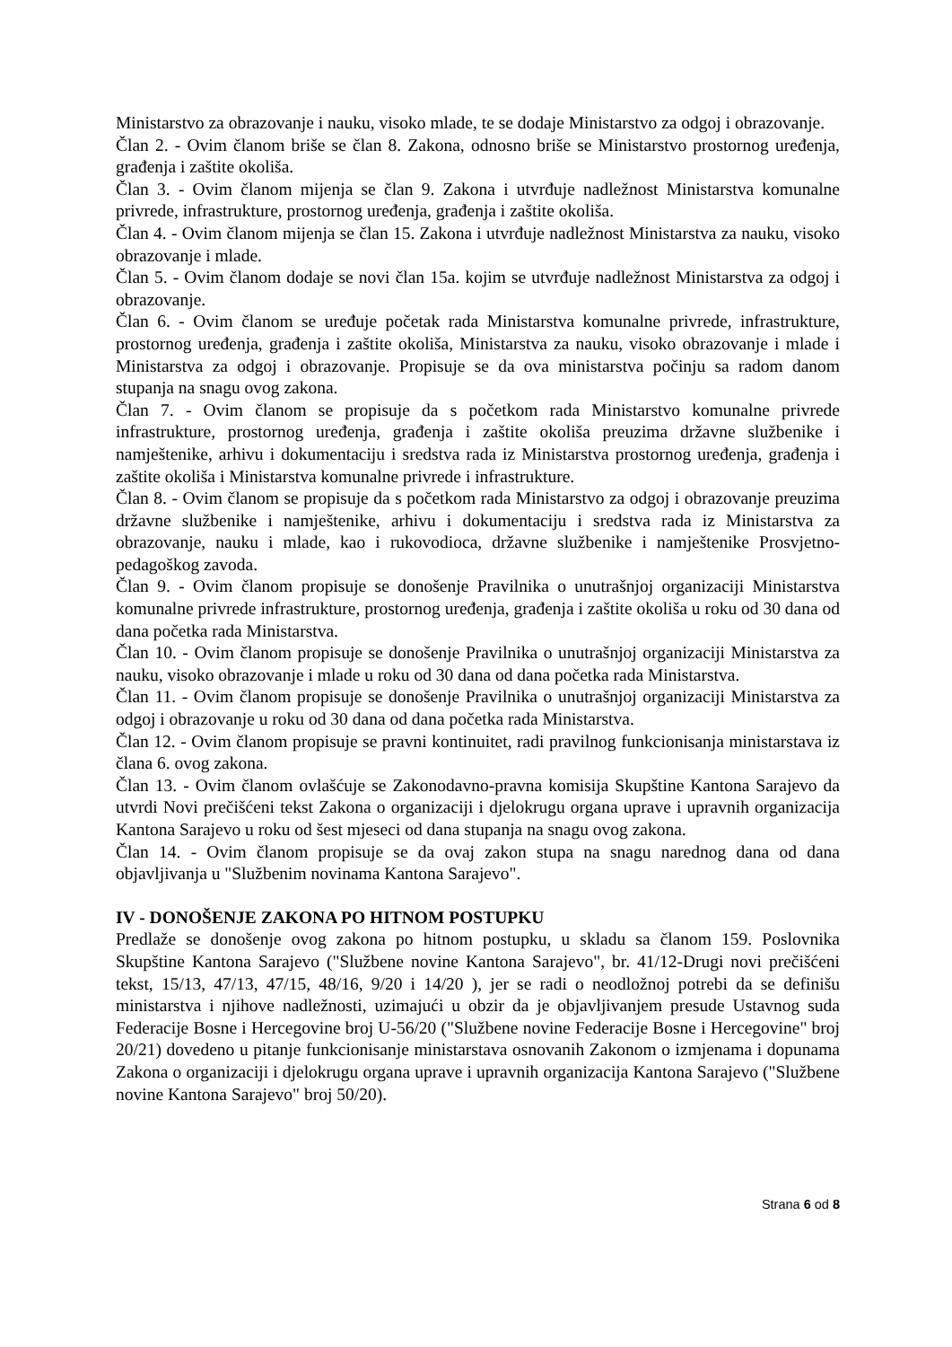Ministarstvo za obrazovanje i nauku, visoko mlade, te se dodaje Ministarstvo za odgoj i obrazovanje.
Član 2. - Ovim članom briše se član 8. Zakona, odnosno briše se Ministarstvo prostornog uređenja, građenja i zaštite okoliša.
Član 3. - Ovim članom mijenja se član 9. Zakona i utvrđuje nadležnost Ministarstva komunalne privrede, infrastrukture, prostornog uređenja, građenja i zaštite okoliša.
Član 4. - Ovim članom mijenja se član 15. Zakona i utvrđuje nadležnost Ministarstva za nauku, visoko obrazovanje i mlade.
Član 5. - Ovim članom dodaje se novi član 15a. kojim se utvrđuje nadležnost Ministarstva za odgoj i obrazovanje.
Član 6. - Ovim članom se uređuje početak rada Ministarstva komunalne privrede, infrastrukture, prostornog uređenja, građenja i zaštite okoliša, Ministarstva za nauku, visoko obrazovanje i mlade i Ministarstva za odgoj i obrazovanje. Propisuje se da ova ministarstva počinju sa radom danom stupanja na snagu ovog zakona.
Član 7. - Ovim članom se propisuje da s početkom rada Ministarstvo komunalne privrede infrastrukture, prostornog uređenja, građenja i zaštite okoliša preuzima državne službenike i namještenike, arhivu i dokumentaciju i sredstva rada iz Ministarstva prostornog uređenja, građenja i zaštite okoliša i Ministarstva komunalne privrede i infrastrukture.
Član 8. - Ovim članom se propisuje da s početkom rada Ministarstvo za odgoj i obrazovanje preuzima državne službenike i namještenike, arhivu i dokumentaciju i sredstva rada iz Ministarstva za obrazovanje, nauku i mlade, kao i rukovodioca, državne službenike i namještenike Prosvjetno- pedagoškog zavoda.
Član 9. - Ovim članom propisuje se donošenje Pravilnika o unutrašnjoj organizaciji Ministarstva komunalne privrede infrastrukture, prostornog uređenja, građenja i zaštite okoliša u roku od 30 dana od dana početka rada Ministarstva.
Član 10. - Ovim članom propisuje se donošenje Pravilnika o unutrašnjoj organizaciji Ministarstva za nauku, visoko obrazovanje i mlade u roku od 30 dana od dana početka rada Ministarstva.
Član 11. - Ovim članom propisuje se donošenje Pravilnika o unutrašnjoj organizaciji Ministarstva za odgoj i obrazovanje u roku od 30 dana od dana početka rada Ministarstva.
Član 12. - Ovim članom propisuje se pravni kontinuitet, radi pravilnog funkcionisanja ministarstava iz člana 6. ovog zakona.
Član 13. - Ovim članom ovlašćuje se Zakonodavno-pravna komisija Skupštine Kantona Sarajevo da utvrdi Novi prečišćeni tekst Zakona o organizaciji i djelokrugu organa uprave i upravnih organizacija Kantona Sarajevo u roku od šest mjeseci od dana stupanja na snagu ovog zakona.
Član 14. - Ovim članom propisuje se da ovaj zakon stupa na snagu narednog dana od dana objavljivanja u "Službenim novinama Kantona Sarajevo".
IV - DONOŠENJE ZAKONA PO HITNOM POSTUPKU
Predlaže se donošenje ovog zakona po hitnom postupku, u skladu sa članom 159. Poslovnika Skupštine Kantona Sarajevo ("Službene novine Kantona Sarajevo", br. 41/12-Drugi novi prečišćeni tekst, 15/13, 47/13, 47/15, 48/16, 9/20 i 14/20 ), jer se radi o neodložnoj potrebi da se definišu ministarstva i njihove nadležnosti, uzimajući u obzir da je objavljivanjem presude Ustavnog suda Federacije Bosne i Hercegovine broj U-56/20 ("Službene novine Federacije Bosne i Hercegovine" broj 20/21) dovedeno u pitanje funkcionisanje ministarstava osnovanih Zakonom o izmjenama i dopunama Zakona o organizaciji i djelokrugu organa uprave i upravnih organizacija Kantona Sarajevo ("Službene novine Kantona Sarajevo" broj 50/20).
Strana 6 od 8